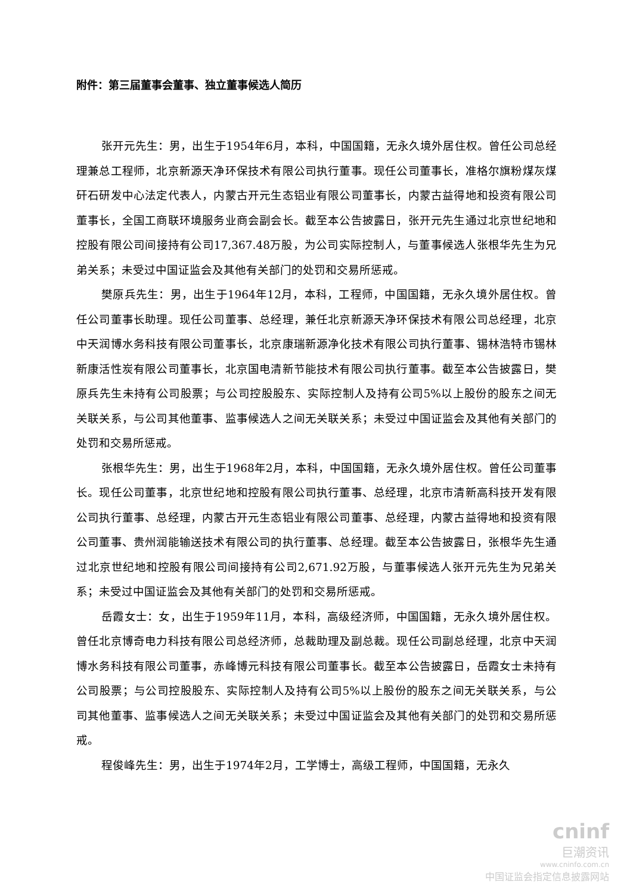附件：第三届董事会董事、独立董事候选人简历
张开元先生：男，出生于1954年6月，本科，中国国籍，无永久境外居住权。曾任公司总经理兼总工程师，北京新源天净环保技术有限公司执行董事。现任公司董事长，准格尔旗粉煤灰煤矸石研发中心法定代表人，内蒙古开元生态铝业有限公司董事长，内蒙古益得地和投资有限公司董事长，全国工商联环境服务业商会副会长。截至本公告披露日，张开元先生通过北京世纪地和控股有限公司间接持有公司17,367.48万股，为公司实际控制人，与董事候选人张根华先生为兄弟关系；未受过中国证监会及其他有关部门的处罚和交易所惩戒。
樊原兵先生：男，出生于1964年12月，本科，工程师，中国国籍，无永久境外居住权。曾任公司董事长助理。现任公司董事、总经理，兼任北京新源天净环保技术有限公司总经理，北京中天润博水务科技有限公司董事长，北京康瑞新源净化技术有限公司执行董事、锡林浩特市锡林新康活性炭有限公司董事长，北京国电清新节能技术有限公司执行董事。截至本公告披露日，樊原兵先生未持有公司股票；与公司控股股东、实际控制人及持有公司5%以上股份的股东之间无关联关系，与公司其他董事、监事候选人之间无关联关系；未受过中国证监会及其他有关部门的处罚和交易所惩戒。
张根华先生：男，出生于1968年2月，本科，中国国籍，无永久境外居住权。曾任公司董事长。现任公司董事，北京世纪地和控股有限公司执行董事、总经理，北京市清新高科技开发有限公司执行董事、总经理，内蒙古开元生态铝业有限公司董事、总经理，内蒙古益得地和投资有限公司董事、贵州润能输送技术有限公司的执行董事、总经理。截至本公告披露日，张根华先生通过北京世纪地和控股有限公司间接持有公司2,671.92万股，与董事候选人张开元先生为兄弟关系；未受过中国证监会及其他有关部门的处罚和交易所惩戒。
岳霞女士：女，出生于1959年11月，本科，高级经济师，中国国籍，无永久境外居住权。曾任北京博奇电力科技有限公司总经济师，总裁助理及副总裁。现任公司副总经理，北京中天润博水务科技有限公司董事，赤峰博元科技有限公司董事长。截至本公告披露日，岳霞女士未持有公司股票；与公司控股股东、实际控制人及持有公司5%以上股份的股东之间无关联关系，与公司其他董事、监事候选人之间无关联关系；未受过中国证监会及其他有关部门的处罚和交易所惩戒。
程俊峰先生：男，出生于1974年2月，工学博士，高级工程师，中国国籍，无永久
cninf
巨潮资讯
www.cninfo.com.cn
中国证监会指定信息披露网站